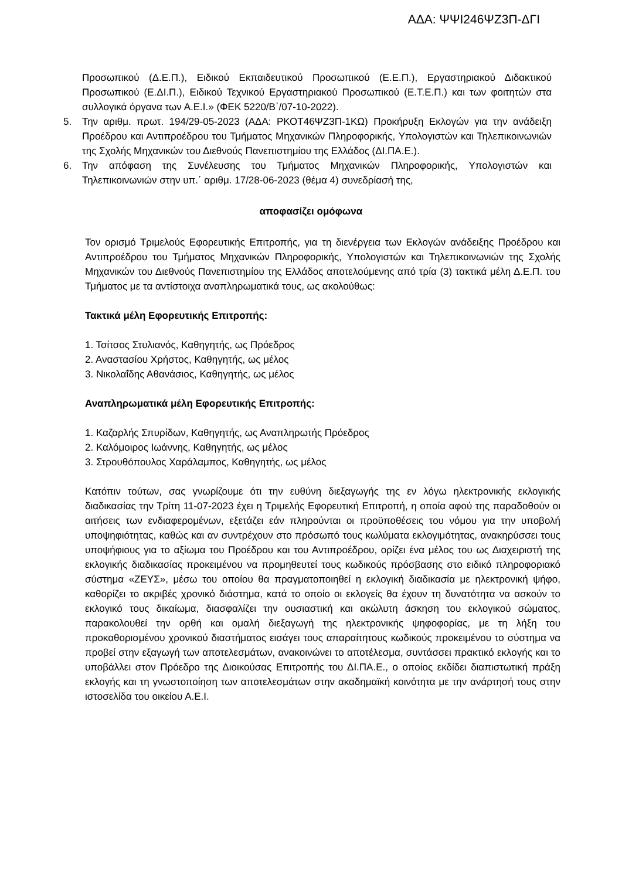ΑΔΑ: ΨΨΙ246ΨΖ3Π-ΔΓΙ
Προσωπικού (Δ.Ε.Π.), Ειδικού Εκπαιδευτικού Προσωπικού (Ε.Ε.Π.), Εργαστηριακού Διδακτικού Προσωπικού (Ε.ΔΙ.Π.), Ειδικού Τεχνικού Εργαστηριακού Προσωπικού (Ε.Τ.Ε.Π.) και των φοιτητών στα συλλογικά όργανα των Α.Ε.Ι.» (ΦΕΚ 5220/Β΄/07-10-2022).
5. Την αριθμ. πρωτ. 194/29-05-2023 (ΑΔΑ: ΡΚΟΤ46ΨΖ3Π-1ΚΩ) Προκήρυξη Εκλογών για την ανάδειξη Προέδρου και Αντιπροέδρου του Τμήματος Μηχανικών Πληροφορικής, Υπολογιστών και Τηλεπικοινωνιών της Σχολής Μηχανικών του Διεθνούς Πανεπιστημίου της Ελλάδος (ΔΙ.ΠΑ.Ε.).
6. Την απόφαση της Συνέλευσης του Τμήματος Μηχανικών Πληροφορικής, Υπολογιστών και Τηλεπικοινωνιών στην υπ.΄ αριθμ. 17/28-06-2023 (θέμα 4) συνεδρίασή της,
αποφασίζει ομόφωνα
Τον ορισμό Τριμελούς Εφορευτικής Επιτροπής, για τη διενέργεια των Εκλογών ανάδειξης Προέδρου και Αντιπροέδρου του Τμήματος Μηχανικών Πληροφορικής, Υπολογιστών και Τηλεπικοινωνιών της Σχολής Μηχανικών του Διεθνούς Πανεπιστημίου της Ελλάδος αποτελούμενης από τρία (3) τακτικά μέλη Δ.Ε.Π. του Τμήματος με τα αντίστοιχα αναπληρωματικά τους, ως ακολούθως:
Τακτικά μέλη Εφορευτικής Επιτροπής:
1. Τσίτσος Στυλιανός, Καθηγητής, ως Πρόεδρος
2. Αναστασίου Χρήστος, Καθηγητής, ως μέλος
3. Νικολαΐδης Αθανάσιος, Καθηγητής, ως μέλος
Αναπληρωματικά μέλη Εφορευτικής Επιτροπής:
1. Καζαρλής Σπυρίδων, Καθηγητής, ως Αναπληρωτής Πρόεδρος
2. Καλόμοιρος Ιωάννης, Καθηγητής, ως μέλος
3. Στρουθόπουλος Χαράλαμπος, Καθηγητής, ως μέλος
Κατόπιν τούτων, σας γνωρίζουμε ότι την ευθύνη διεξαγωγής της εν λόγω ηλεκτρονικής εκλογικής διαδικασίας την Τρίτη 11-07-2023 έχει η Τριμελής Εφορευτική Επιτροπή, η οποία αφού της παραδοθούν οι αιτήσεις των ενδιαφερομένων, εξετάζει εάν πληρούνται οι προϋποθέσεις του νόμου για την υποβολή υποψηφιότητας, καθώς και αν συντρέχουν στο πρόσωπό τους κωλύματα εκλογιμότητας, ανακηρύσσει τους υποψήφιους για το αξίωμα του Προέδρου και του Αντιπροέδρου, ορίζει ένα μέλος του ως Διαχειριστή της εκλογικής διαδικασίας προκειμένου να προμηθευτεί τους κωδικούς πρόσβασης στο ειδικό πληροφοριακό σύστημα «ΖΕΥΣ», μέσω του οποίου θα πραγματοποιηθεί η εκλογική διαδικασία με ηλεκτρονική ψήφο, καθορίζει το ακριβές χρονικό διάστημα, κατά το οποίο οι εκλογείς θα έχουν τη δυνατότητα να ασκούν το εκλογικό τους δικαίωμα, διασφαλίζει την ουσιαστική και ακώλυτη άσκηση του εκλογικού σώματος, παρακολουθεί την ορθή και ομαλή διεξαγωγή της ηλεκτρονικής ψηφοφορίας, με τη λήξη του προκαθορισμένου χρονικού διαστήματος εισάγει τους απαραίτητους κωδικούς προκειμένου το σύστημα να προβεί στην εξαγωγή των αποτελεσμάτων, ανακοινώνει το αποτέλεσμα, συντάσσει πρακτικό εκλογής και το υποβάλλει στον Πρόεδρο της Διοικούσας Επιτροπής του ΔΙ.ΠΑ.Ε., ο οποίος εκδίδει διαπιστωτική πράξη εκλογής και τη γνωστοποίηση των αποτελεσμάτων στην ακαδημαϊκή κοινότητα με την ανάρτησή τους στην ιστοσελίδα του οικείου Α.Ε.Ι.